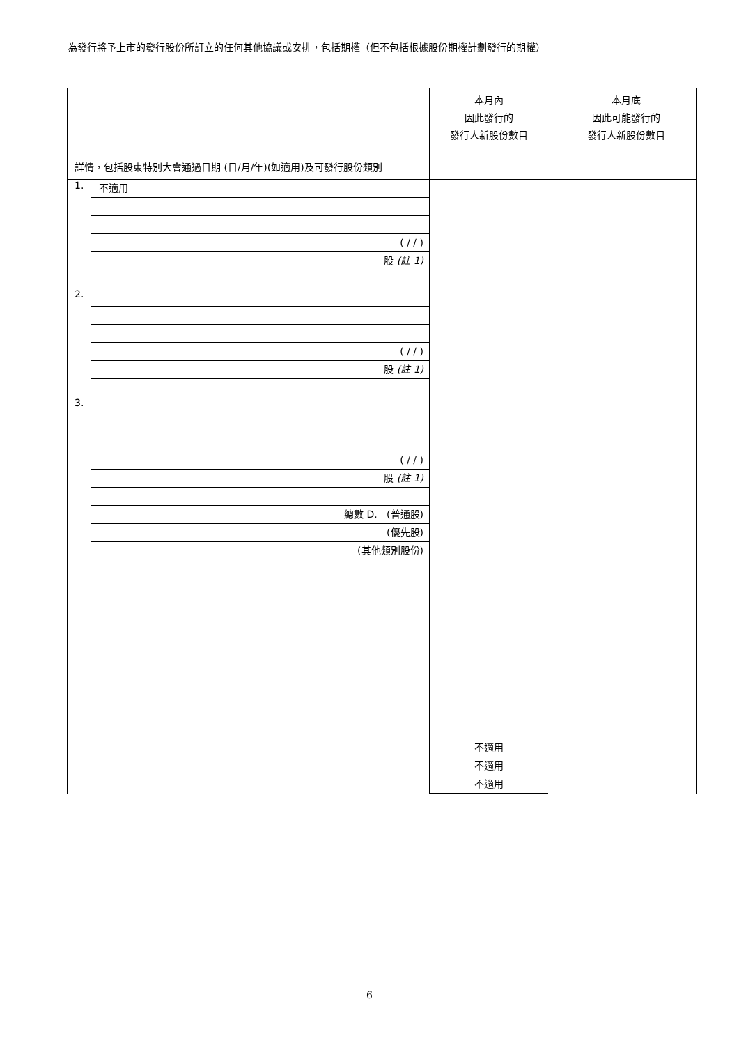為發行將予上市的發行股份所訂立的任何其他協議或安排，包括期權（但不包括根據股份期權計劃發行的期權）
| 詳情，包括股東特別大會通過日期 (日/月/年)(如適用)及可發行股份類別 | 本月內 因此發行的 發行人新股份數目 本月底 因此可能發行的 發行人新股份數目 |
| 1. 不適用 ( / / ) 股 (註 1) 2. ( / / ) 股 (註 1) 3. ( / / ) 股 (註 1) 總數 D. (普通股) (優先股) (其他類別股份) | 不適用 不適用 不適用 |
6